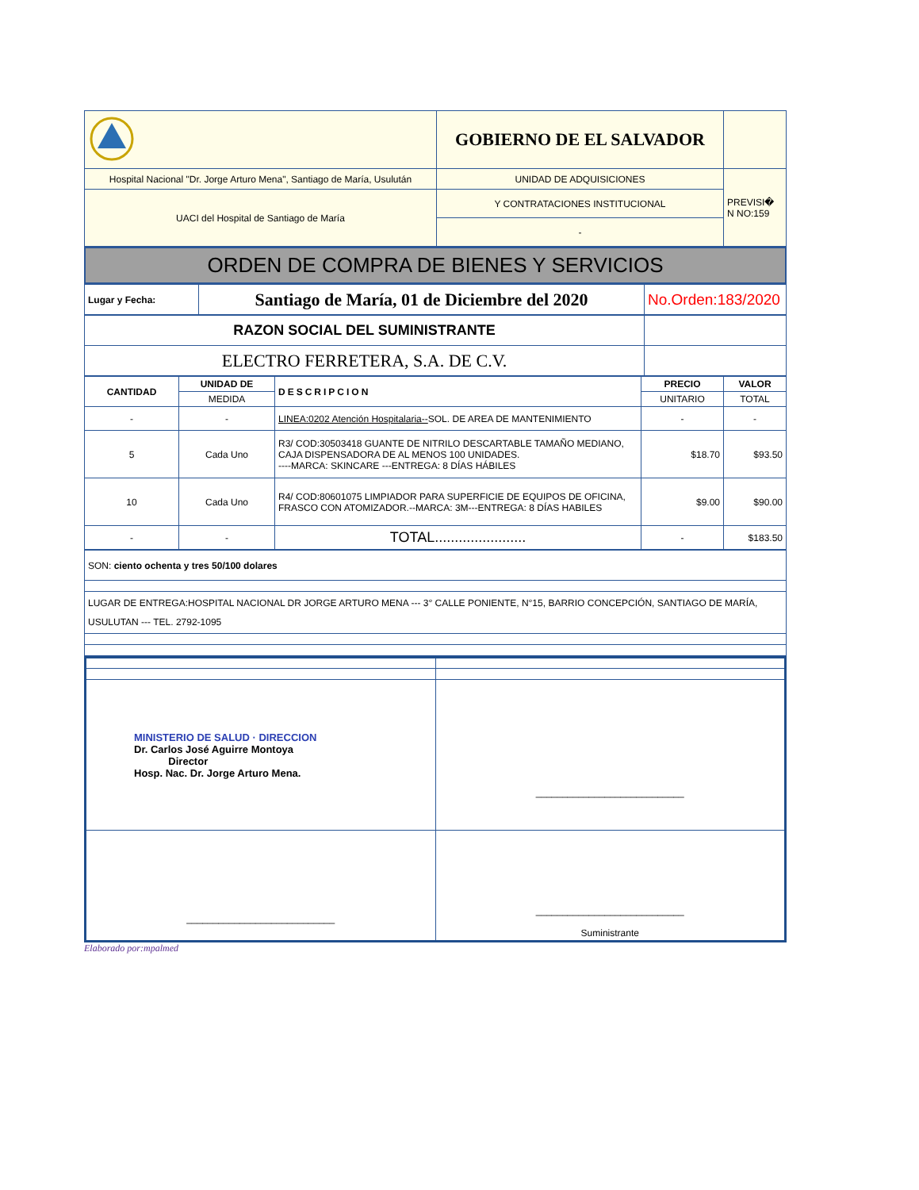| | GOBIERNO DE EL SALVADOR | |
| Hospital Nacional "Dr. Jorge Arturo Mena", Santiago de María, Usulután | UNIDAD DE ADQUISICIONES | PREVISI� N NO:159 |
| UACI del Hospital de Santiago de María | Y CONTRATACIONES INSTITUCIONAL | |
| | - | |
ORDEN DE COMPRA DE BIENES Y SERVICIOS
| Lugar y Fecha: | Santiago de María, 01 de Diciembre del 2020 | No.Orden:183/2020 |
| RAZON SOCIAL DEL SUMINISTRANTE | |
| ELECTRO FERRETERA, S.A. DE C.V. | |
| CANTIDAD | UNIDAD DE | DESCRIPCION | PRECIO | VALOR |
| --- | --- | --- | --- | --- |
| | MEDIDA | | UNITARIO | TOTAL |
| - | - | LINEA:0202 Atención Hospitalaria-- SOL. DE AREA DE MANTENIMIENTO | - | - |
| 5 | Cada Uno | R3/ COD:30503418 GUANTE DE NITRILO DESCARTABLE TAMAÑO MEDIANO, CAJA DISPENSADORA DE AL MENOS 100 UNIDADES. ----MARCA: SKINCARE ---ENTREGA: 8 DÍAS HÁBILES | $18.70 | $93.50 |
| 10 | Cada Uno | R4/ COD:80601075 LIMPIADOR PARA SUPERFICIE DE EQUIPOS DE OFICINA, FRASCO CON ATOMIZADOR.--MARCA: 3M---ENTREGA: 8 DÍAS HABILES | $9.00 | $90.00 |
| - | - | TOTAL....................... | - | $183.50 |
| SON: ciento ochenta y tres 50/100 dolares |
| LUGAR DE ENTREGA:HOSPITAL NACIONAL DR JORGE ARTURO MENA --- 3° CALLE PONIENTE, N°15, BARRIO CONCEPCIÓN, SANTIAGO DE MARÍA, USULUTAN --- TEL. 2792-1095 |
| MINISTERIO DE SALUD · DIRECCION Dr. Carlos José Aguirre Montoya Director Hosp. Nac. Dr. Jorge Arturo Mena. | ____________________________ |
| ____________________________ | ____________________________ Suministrante |
Elaborado por:mpalmed